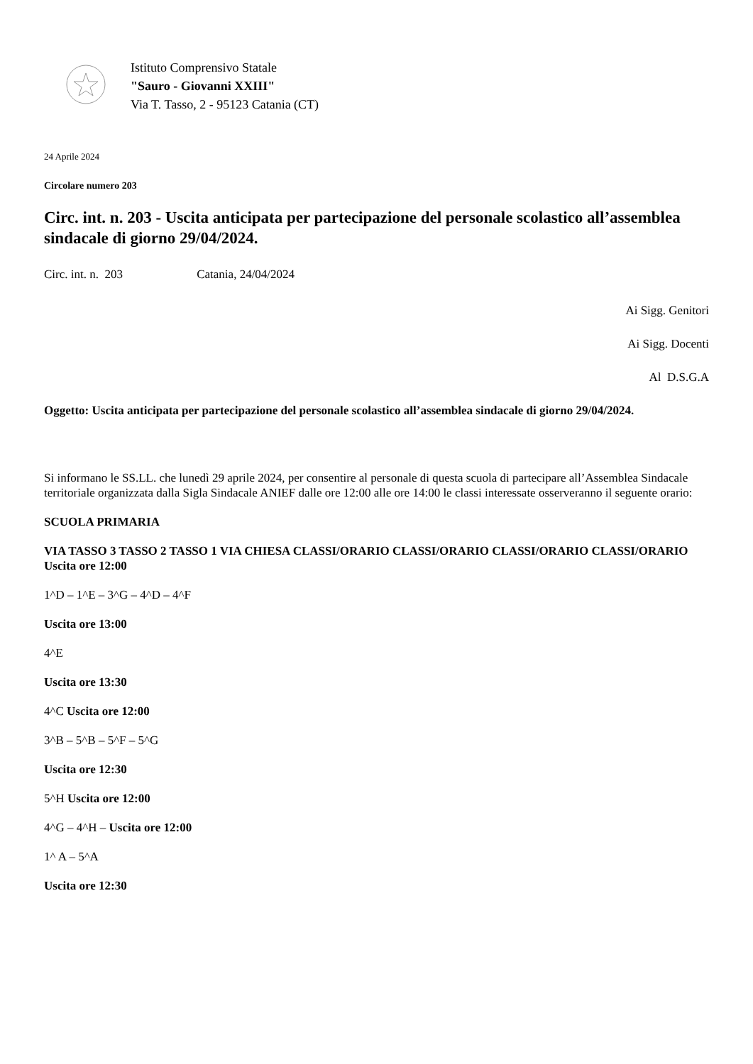Istituto Comprensivo Statale
"Sauro - Giovanni XXIII"
Via T. Tasso, 2 - 95123 Catania (CT)
24 Aprile 2024
Circolare numero 203
Circ. int. n. 203 - Uscita anticipata per partecipazione del personale scolastico all’assemblea sindacale di giorno 29/04/2024.
Circ. int. n. 203 Catania, 24/04/2024
Ai Sigg. Genitori
Ai Sigg. Docenti
Al D.S.G.A
Oggetto: Uscita anticipata per partecipazione del personale scolastico all’assemblea sindacale di giorno 29/04/2024.
Si informano le SS.LL. che lunedì 29 aprile 2024, per consentire al personale di questa scuola di partecipare all’Assemblea Sindacale territoriale organizzata dalla Sigla Sindacale ANIEF dalle ore 12:00 alle ore 14:00 le classi interessate osserveranno il seguente orario:
SCUOLA PRIMARIA
VIA TASSO 3 TASSO 2 TASSO 1 VIA CHIESA CLASSI/ORARIO CLASSI/ORARIO CLASSI/ORARIO CLASSI/ORARIO Uscita ore 12:00
1^D – 1^E – 3^G – 4^D – 4^F
Uscita ore 13:00
4^E
Uscita ore 13:30
4^C Uscita ore 12:00
3^B – 5^B – 5^F – 5^G
Uscita ore 12:30
5^H Uscita ore 12:00
4^G – 4^H – Uscita ore 12:00
1^ A – 5^A
Uscita ore 12:30